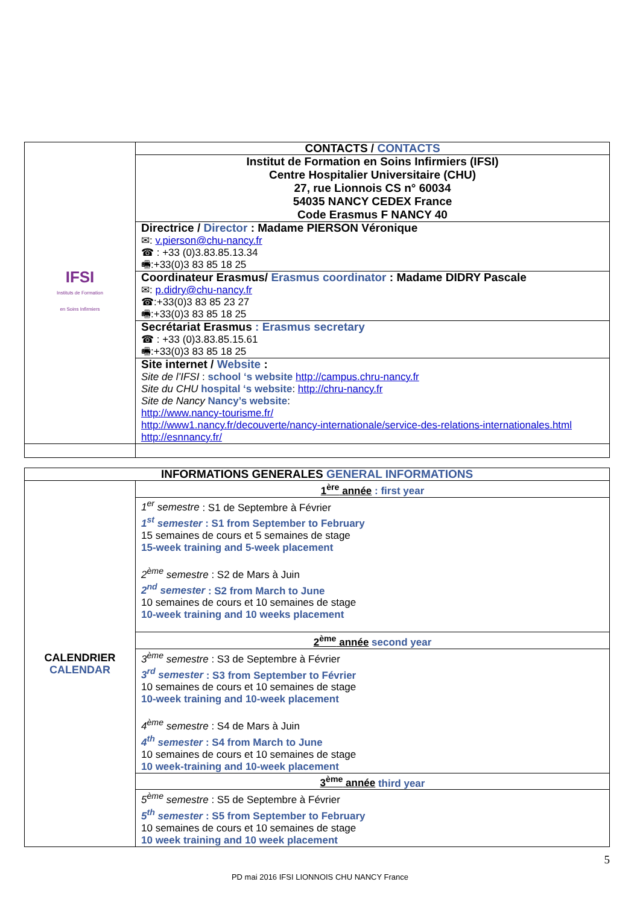| IFSI Instituts de Formation en Soins Infirmiers | CONTACTS / CONTACTS |
| | Institut de Formation en Soins Infirmiers (IFSI) Centre Hospitalier Universitaire (CHU) 27, rue Lionnois CS n° 60034 54035 NANCY CEDEX France Code Erasmus F NANCY 40 |
| | Directrice / Director : Madame PIERSON Véronique ✉: v.pierson@chu-nancy.fr ☎ : +33 (0)3.83.85.13.34 🖷:+33(0)3 83 85 18 25 |
| | Coordinateur Erasmus/ Erasmus coordinator : Madame DIDRY Pascale ✉: p.didry@chu-nancy.fr ☎:+33(0)3 83 85 23 27 🖷:+33(0)3 83 85 18 25 |
| | Secrétariat Erasmus : Erasmus secretary ☎ : +33 (0)3.83.85.15.61 🖷:+33(0)3 83 85 18 25 |
| | Site internet / Website : Site de l’IFSI : school ‘s website http://campus.chru-nancy.fr Site du CHU hospital ‘s website : http://chru-nancy.fr Site de Nancy Nancy’s website : http://www.nancy-tourisme.fr/ http://www1.nancy.fr/decouverte/nancy-internationale/service-des-relations-internationales.html http://esnnancy.fr/ |
| INFORMATIONS GENERALES GENERAL INFORMATIONS | |
| CALENDRIER CALENDAR | 1<sup>ère</sup> année : first year |
| | 1<sup>er</sup> semestre : S1 de Septembre à Février 1<sup>st</sup> semester : S1 from September to February 15 semaines de cours et 5 semaines de stage 15-week training and 5-week placement 2<sup>ème</sup> semestre : S2 de Mars à Juin 2<sup>nd</sup> semester : S2 from March to June 10 semaines de cours et 10 semaines de stage 10-week training and 10 weeks placement |
| | 2<sup>ème</sup> année second year |
| | 3<sup>ème</sup> semestre : S3 de Septembre à Février 3<sup>rd</sup> semester : S3 from September to Février 10 semaines de cours et 10 semaines de stage 10-week training and 10-week placement 4<sup>ème</sup> semestre : S4 de Mars à Juin 4<sup>th</sup> semester : S4 from March to June 10 semaines de cours et 10 semaines de stage 10 week-training and 10-week placement |
| | 3<sup>ème</sup> année third year |
| | 5<sup>ème</sup> semestre : S5 de Septembre à Février 5<sup>th</sup> semester : S5 from September to February 10 semaines de cours et 10 semaines de stage 10 week training and 10 week placement |
5
PD mai 2016 IFSI LIONNOIS CHU NANCY France